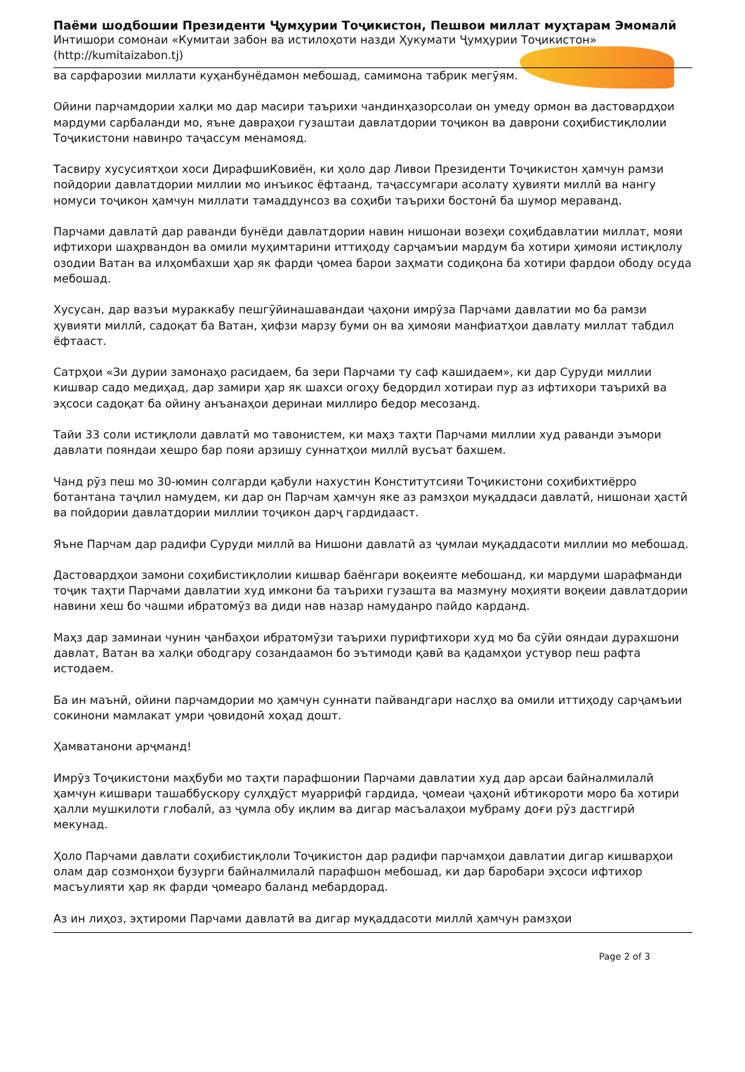Паёми шодбошии Президенти Ҷумҳурии Тоҷикистон, Пешвои миллат муҳтарам Эмомалӣ
Интишори сомонаи «Кумитаи забон ва истилоҳоти назди Ҳукумати Ҷумҳурии Тоҷикистон»
(http://kumitaizabon.tj)
ва сарфарозии миллати куҳанбунёдамон мебошад, самимона табрик мегӯям.
Ойини парчамдории халқи мо дар масири таърихи чандинҳазорсолаи он умеду ормон ва дастовардҳои мардуми сарбаланди мо, яъне давраҳои гузаштаи давлатдории тоҷикон ва даврони соҳибистиқлолии Тоҷикистони навинро таҷассум менамояд.
Тасвиру хусусиятҳои хоси ДирафшиКовиён, ки ҳоло дар Ливои Президенти Тоҷикистон ҳамчун рамзи пойдории давлатдории миллии мо инъикос ёфтаанд, таҷассумгари асолату ҳувияти миллӣ ва нангу номуси тоҷикон ҳамчун миллати тамаддунсоз ва соҳиби таърихи бостонӣ ба шумор меравaнд.
Парчами давлатӣ дар раванди бунёди давлатдории навин нишонаи возеҳи соҳибдавлатии миллат, мояи ифтихори шаҳрвандон ва омили муҳимтарини иттиҳоду сарҷамъии мардум ба хотири ҳимояи истиқлолу озодии Ватан ва илҳомбахши ҳар як фарди ҷомеа барои заҳмати содиқона ба хотири фардои ободу осуда мебошад.
Хусусан, дар вазъи мураккабу пешгӯйинашавандаи ҷаҳони имрӯза Парчами давлатии мо ба рамзи ҳувияти миллӣ, садоқат ба Ватан, ҳифзи марзу буми он ва ҳимояи манфиатҳои давлату миллат табдил ёфтааст.
Сатрҳои «Зи дурии замонаҳо расидаем, ба зери Парчами ту саф кашидаем», ки дар Суруди миллии кишвар садо медиҳад, дар замири ҳар як шахси огоҳу бедордил хотираи пур аз ифтихори таърихӣ ва эҳсоси садоқат ба ойину анъанаҳои деринаи миллиро бедор месозанд.
Тайи 33 соли истиқлоли давлатӣ мо тавонистем, ки маҳз таҳти Парчами миллии худ раванди эъмори давлати пояндаи хешро бар пояи арзишу суннатҳои миллӣ вусъат бахшем.
Чанд рӯз пеш мо 30-юмин солгарди қабули нахустин Конститутсияи Тоҷикистони соҳибихтиёрро ботантана таҷлил намудем, ки дар он Парчам ҳамчун яке аз рамзҳои муқаддаси давлатӣ, нишонаи ҳастӣ ва пойдории давлатдории миллии тоҷикон дарҷ гардидааст.
Яъне Парчам дар радифи Суруди миллӣ ва Нишони давлатӣ аз ҷумлаи муқаддасоти миллии мо мебошад.
Дастовардҳои замони соҳибистиқлолии кишвар баёнгари воқеияте мебошанд, ки мардуми шарафманди тоҷик таҳти Парчами давлатии худ имкони ба таърихи гузашта ва мазмуну моҳияти воқеии давлатдории навини хеш бо чашми ибратомӯз ва диди нав назар намуданро пайдо карданд.
Маҳз дар заминаи чунин ҷанбаҳои ибратомӯзи таърихи пурифтихори худ мо ба сӯйи ояндаи дурахшони давлат, Ватан ва халқи ободгару созандаамон бо эътимоди қавӣ ва қадамҳои устувор пеш рафта истодаем.
Ба ин маънӣ, ойини парчамдории мо ҳамчун суннати пайвандгари наслҳо ва омили иттиҳоду сарҷамъии сокинони мамлакат умри ҷовидонӣ хоҳад дошт.
Ҳамватанони арҷманд!
Имрӯз Тоҷикистони маҳбуби мо таҳти парафшонии Парчами давлатии худ дар арсаи байналмилалӣ ҳамчун кишвари ташаббускору сулҳдӯст муаррифӣ гардида, ҷомеаи ҷаҳонӣ ибтикороти моро ба хотири ҳалли мушкилоти глобалӣ, аз ҷумла обу иқлим ва дигар масъалаҳои мубраму доғи рӯз дастгирӣ мекунад.
Ҳоло Парчами давлати соҳибистиқлоли Тоҷикистон дар радифи парчамҳои давлатии дигар кишварҳои олам дар созмонҳои бузурги байналмилалӣ парафшон мебошад, ки дар баробари эҳсоси ифтихор масъулияти ҳар як фарди ҷомеаро баланд мебардорад.
Аз ин лиҳоз, эҳтироми Парчами давлатӣ ва дигар муқаддасоти миллӣ ҳамчун рамзҳои
Page 2 of 3